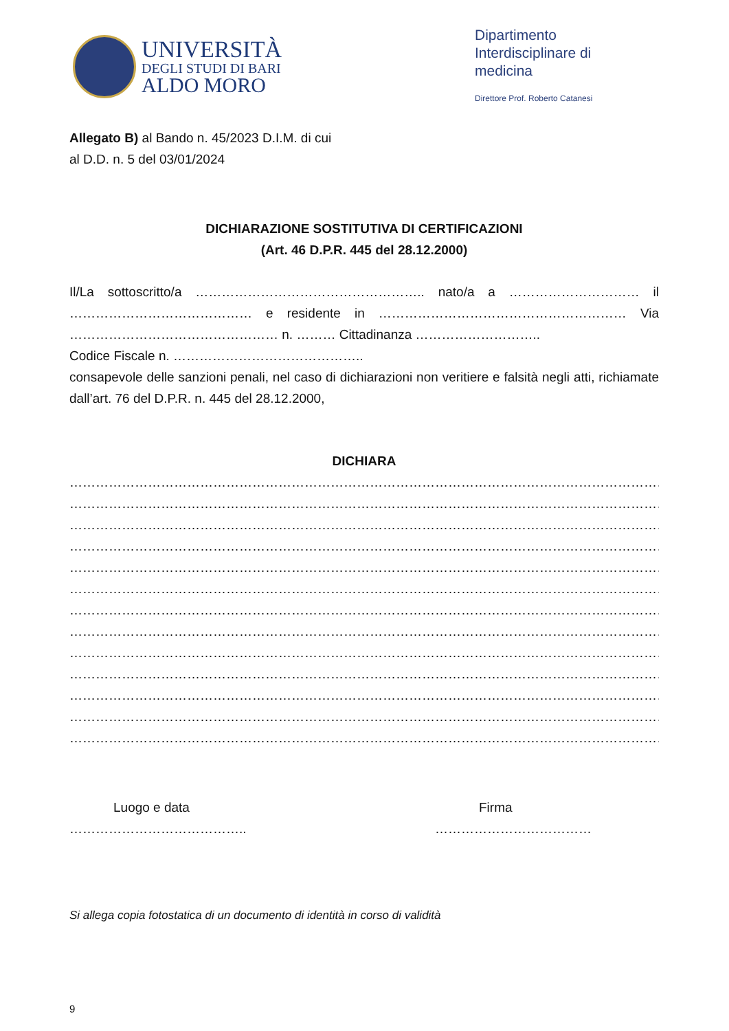UNIVERSITÀ
DEGLI STUDI DI BARI
ALDO MORO
Dipartimento Interdisciplinare di medicina
Direttore Prof. Roberto Catanesi
Allegato B) al Bando n. 45/2023 D.I.M. di cui
al D.D. n. 5 del 03/01/2024
DICHIARAZIONE SOSTITUTIVA DI CERTIFICAZIONI
(Art. 46 D.P.R. 445 del 28.12.2000)
Il/La sottoscritto/a …………………………………………….. nato/a a ………………………… il …………………………………… e residente in ………………………………………………… Via ………………………………………… n. ……… Cittadinanza ………………………..
Codice Fiscale n. ……………………………………..
consapevole delle sanzioni penali, nel caso di dichiarazioni non veritiere e falsità negli atti, richiamate dall’art. 76 del D.P.R. n. 445 del 28.12.2000,
DICHIARA
………………………………………………………………………………………………………………………………………
………………………………………………………………………………………………………………………………………
………………………………………………………………………………………………………………………………………
………………………………………………………………………………………………………………………………………
………………………………………………………………………………………………………………………………………
………………………………………………………………………………………………………………………………………
………………………………………………………………………………………………………………………………………
………………………………………………………………………………………………………………………………………
………………………………………………………………………………………………………………………………………
………………………………………………………………………………………………………………………………………
………………………………………………………………………………………………………………………………………
………………………………………………………………………………………………………………………………………
………………………………………………………………………………………………………………………………………
Luogo e data
…………………………………..
Firma
………………………………
Si allega copia fotostatica di un documento di identità in corso di validità
9